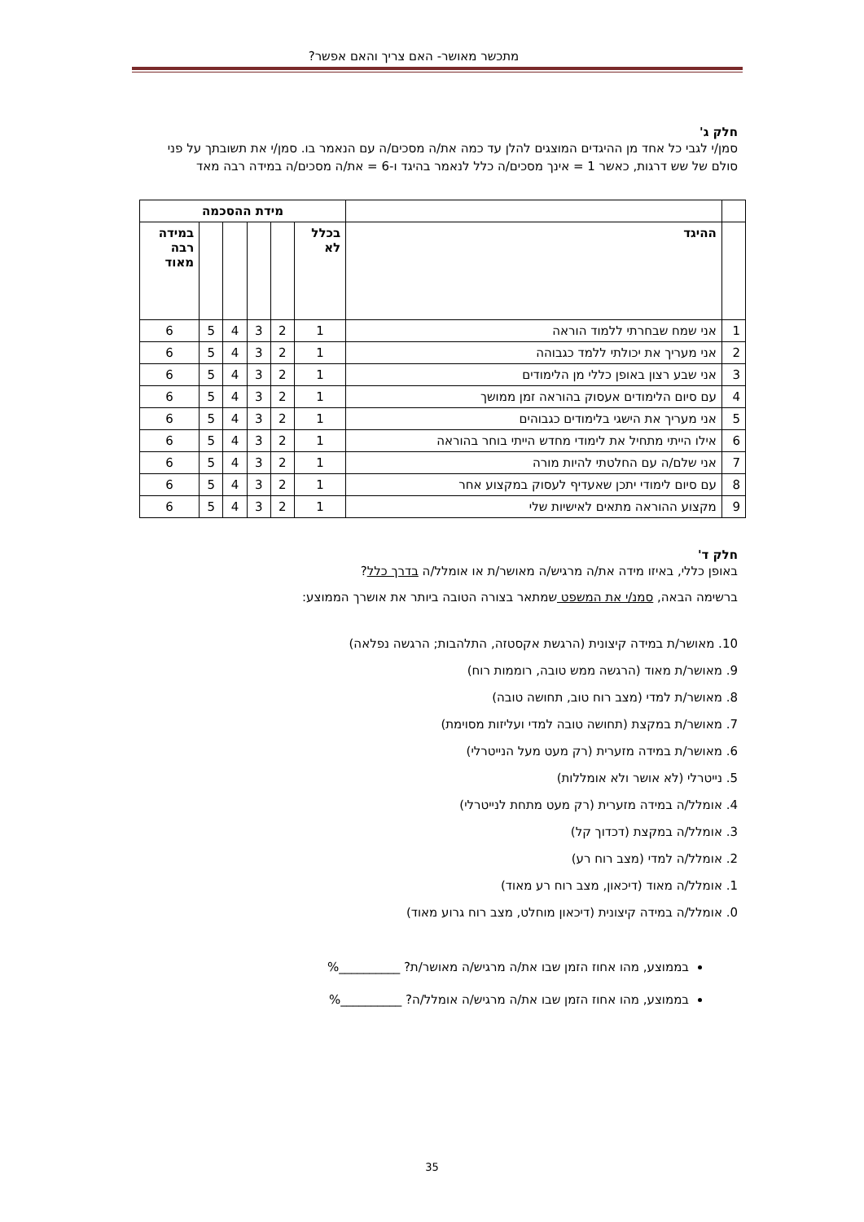מתכשר מאושר- האם צריך והאם אפשר?
חלק ג'
סמן/י לגבי כל אחד מן ההיגדים המוצגים להלן עד כמה את/ה מסכים/ה עם הנאמר בו. סמן/י את תשובתך על פני סולם של שש דרגות, כאשר 1 = אינך מסכים/ה כלל לנאמר בהיגד ו-6 = את/ה מסכים/ה במידה רבה מאד
| | | מידת ההסכמה | | | | | |
| --- | --- | --- | --- | --- | --- | --- | --- |
| | ההיגד | בכלל לא | | | | | במידה רבה מאוד |
| 1 | אני שמח שבחרתי ללמוד הוראה | 1 | 2 | 3 | 4 | 5 | 6 |
| 2 | אני מעריך את יכולתי ללמד כגבוהה | 1 | 2 | 3 | 4 | 5 | 6 |
| 3 | אני שבע רצון באופן כללי מן הלימודים | 1 | 2 | 3 | 4 | 5 | 6 |
| 4 | עם סיום הלימודים אעסוק בהוראה זמן ממושך | 1 | 2 | 3 | 4 | 5 | 6 |
| 5 | אני מעריך את הישגי בלימודים כגבוהים | 1 | 2 | 3 | 4 | 5 | 6 |
| 6 | אילו הייתי מתחיל את לימודי מחדש הייתי בוחר בהוראה | 1 | 2 | 3 | 4 | 5 | 6 |
| 7 | אני שלם/ה עם החלטתי להיות מורה | 1 | 2 | 3 | 4 | 5 | 6 |
| 8 | עם סיום לימודי יתכן שאעדיף לעסוק במקצוע אחר | 1 | 2 | 3 | 4 | 5 | 6 |
| 9 | מקצוע ההוראה מתאים לאישיות שלי | 1 | 2 | 3 | 4 | 5 | 6 |
חלק ד'
באופן כללי, באיזו מידה את/ה מרגיש/ה מאושר/ת או אומלל/ה בדרך כלל?
ברשימה הבאה, סמנ/י את המשפט שמתאר בצורה הטובה ביותר את אושרך הממוצע:
10. מאושר/ת במידה קיצונית (הרגשת אקסטזה, התלהבות; הרגשה נפלאה)
9. מאושר/ת מאוד (הרגשה ממש טובה, רוממות רוח)
8. מאושר/ת למדי (מצב רוח טוב, תחושה טובה)
7. מאושר/ת במקצת (תחושה טובה למדי ועליזות מסוימת)
6. מאושר/ת במידה מזערית (רק מעט מעל הנייטרלי)
5. נייטרלי (לא אושר ולא אומללות)
4. אומלל/ה במידה מזערית (רק מעט מתחת לנייטרלי)
3. אומלל/ה במקצת (דכדוך קל)
2. אומלל/ה למדי (מצב רוח רע)
1. אומלל/ה מאוד (דיכאון, מצב רוח רע מאוד)
0. אומלל/ה במידה קיצונית (דיכאון מוחלט, מצב רוח גרוע מאוד)
בממוצע, מהו אחוז הזמן שבו את/ה מרגיש/ה מאושר/ת? __________%
בממוצע, מהו אחוז הזמן שבו את/ה מרגיש/ה אומלל/ה? __________%
35